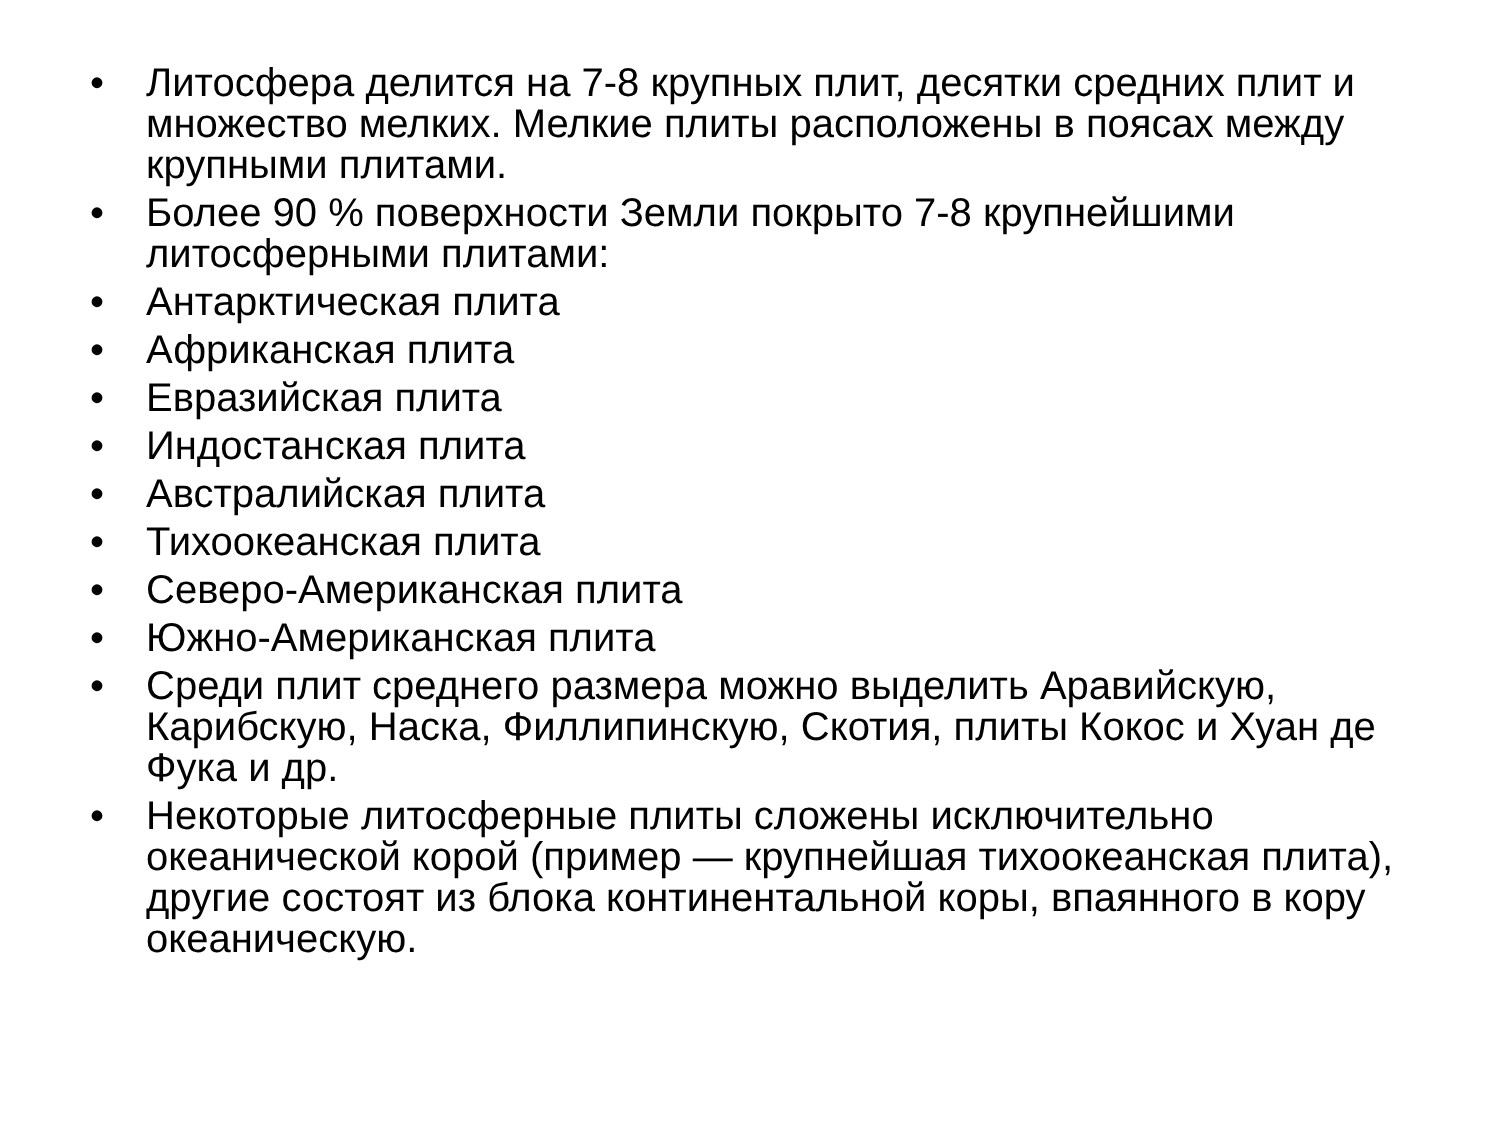• Литосфера делится на 7-8 крупных плит, десятки средних плит и множество мелких. Мелкие плиты расположены в поясах между крупными плитами.
• Более 90 % поверхности Земли покрыто 7-8 крупнейшими литосферными плитами:
• Антарктическая плита
• Африканская плита
• Евразийская плита
• Индостанская плита
• Австралийская плита
• Тихоокеанская плита
• Северо-Американская плита
• Южно-Американская плита
• Среди плит среднего размера можно выделить Аравийскую, Карибскую, Наска, Филлипинскую, Скотия, плиты Кокос и Хуан де Фука и др.
• Некоторые литосферные плиты сложены исключительно океанической корой (пример — крупнейшая тихоокеанская плита), другие состоят из блока континентальной коры, впаянного в кору океаническую.